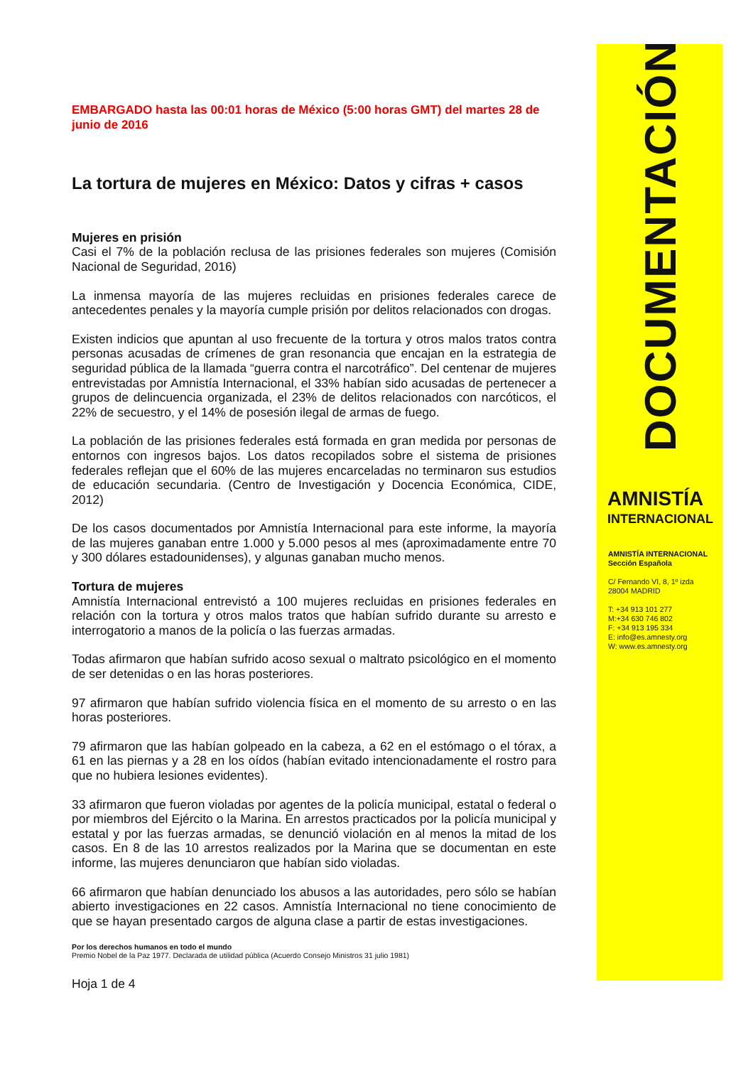EMBARGADO hasta las 00:01 horas de México (5:00 horas GMT) del martes 28 de junio de 2016
La tortura de mujeres en México: Datos y cifras + casos
Mujeres en prisión
Casi el 7% de la población reclusa de las prisiones federales son mujeres (Comisión Nacional de Seguridad, 2016)
La inmensa mayoría de las mujeres recluidas en prisiones federales carece de antecedentes penales y la mayoría cumple prisión por delitos relacionados con drogas.
Existen indicios que apuntan al uso frecuente de la tortura y otros malos tratos contra personas acusadas de crímenes de gran resonancia que encajan en la estrategia de seguridad pública de la llamada “guerra contra el narcotráfico”. Del centenar de mujeres entrevistadas por Amnistía Internacional, el 33% habían sido acusadas de pertenecer a grupos de delincuencia organizada, el 23% de delitos relacionados con narcóticos, el 22% de secuestro, y el 14% de posesión ilegal de armas de fuego.
La población de las prisiones federales está formada en gran medida por personas de entornos con ingresos bajos. Los datos recopilados sobre el sistema de prisiones federales reflejan que el 60% de las mujeres encarceladas no terminaron sus estudios de educación secundaria. (Centro de Investigación y Docencia Económica, CIDE, 2012)
De los casos documentados por Amnistía Internacional para este informe, la mayoría de las mujeres ganaban entre 1.000 y 5.000 pesos al mes (aproximadamente entre 70 y 300 dólares estadounidenses), y algunas ganaban mucho menos.
Tortura de mujeres
Amnistía Internacional entrevistó a 100 mujeres recluidas en prisiones federales en relación con la tortura y otros malos tratos que habían sufrido durante su arresto e interrogatorio a manos de la policía o las fuerzas armadas.
Todas afirmaron que habían sufrido acoso sexual o maltrato psicológico en el momento de ser detenidas o en las horas posteriores.
97 afirmaron que habían sufrido violencia física en el momento de su arresto o en las horas posteriores.
79 afirmaron que las habían golpeado en la cabeza, a 62 en el estómago o el tórax, a 61 en las piernas y a 28 en los oídos (habían evitado intencionadamente el rostro para que no hubiera lesiones evidentes).
33 afirmaron que fueron violadas por agentes de la policía municipal, estatal o federal o por miembros del Ejército o la Marina. En arrestos practicados por la policía municipal y estatal y por las fuerzas armadas, se denunció violación en al menos la mitad de los casos. En 8 de las 10 arrestos realizados por la Marina que se documentan en este informe, las mujeres denunciaron que habían sido violadas.
66 afirmaron que habían denunciado los abusos a las autoridades, pero sólo se habían abierto investigaciones en 22 casos. Amnistía Internacional no tiene conocimiento de que se hayan presentado cargos de alguna clase a partir de estas investigaciones.
Por los derechos humanos en todo el mundo
Premio Nobel de la Paz 1977. Declarada de utilidad pública (Acuerdo Consejo Ministros 31 julio 1981)
Hoja 1 de 4
DOCUMENTACIÓN
AMNISTÍA
INTERNACIONAL
AMNISTÍA INTERNACIONAL
Sección Española
C/ Fernando VI, 8, 1º izda
28004 MADRID
T: +34 913 101 277
M:+34 630 746 802
F: +34 913 195 334
E: info@es.amnesty.org
W: www.es.amnesty.org